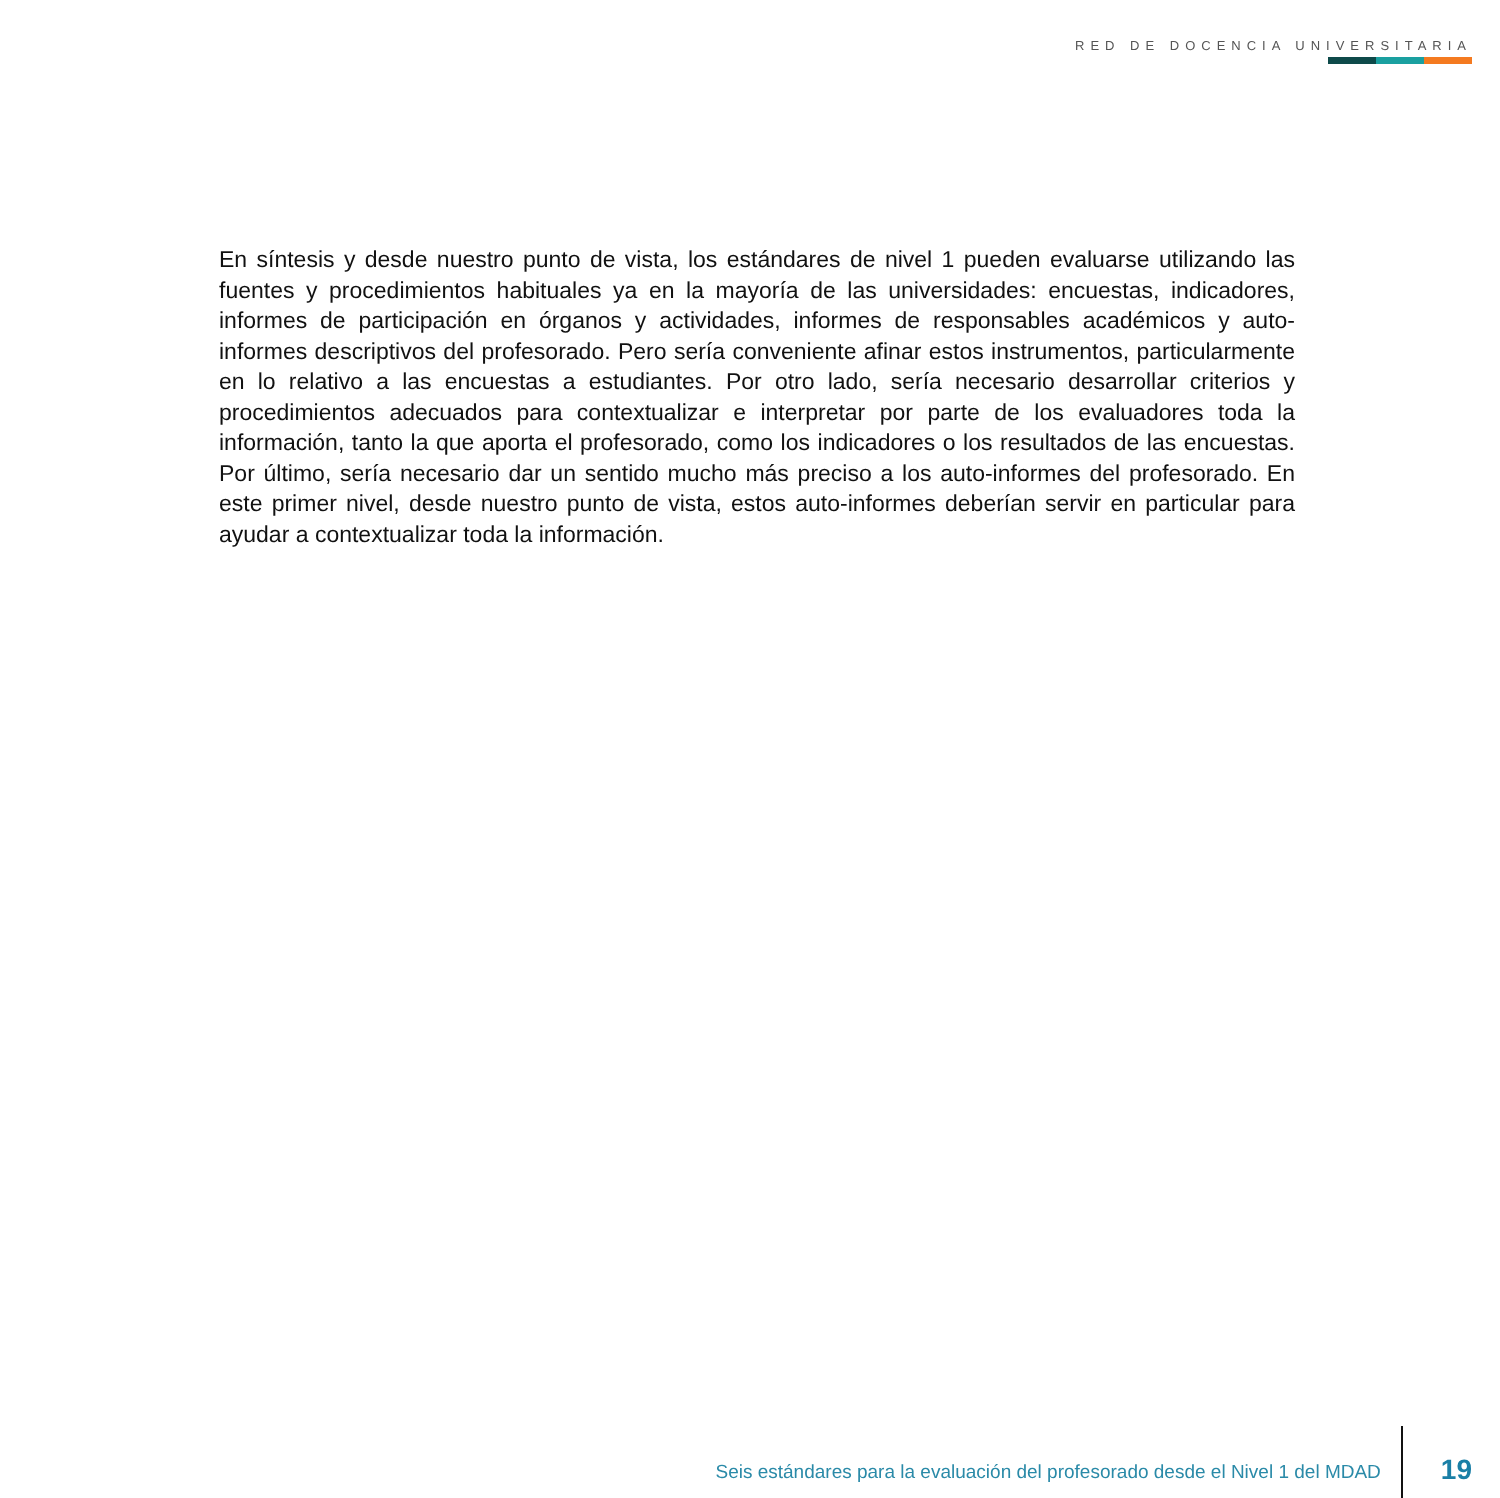RED DE DOCENCIA UNIVERSITARIA
En síntesis y desde nuestro punto de vista, los estándares de nivel 1 pueden evaluarse utilizando las fuentes y procedimientos habituales ya en la mayoría de las universidades: encuestas, indicadores, informes de participación en órganos y actividades, informes de responsables académicos y auto-informes descriptivos del profesorado. Pero sería conveniente afinar estos instrumentos, particularmente en lo relativo a las encuestas a estudiantes. Por otro lado, sería necesario desarrollar criterios y procedimientos adecuados para contextualizar e interpretar por parte de los evaluadores toda la información, tanto la que aporta el profesorado, como los indicadores o los resultados de las encuestas. Por último, sería necesario dar un sentido mucho más preciso a los auto-informes del profesorado. En este primer nivel, desde nuestro punto de vista, estos auto-informes deberían servir en particular para ayudar a contextualizar toda la información.
Seis estándares para la evaluación del profesorado desde el Nivel 1 del MDAD
19